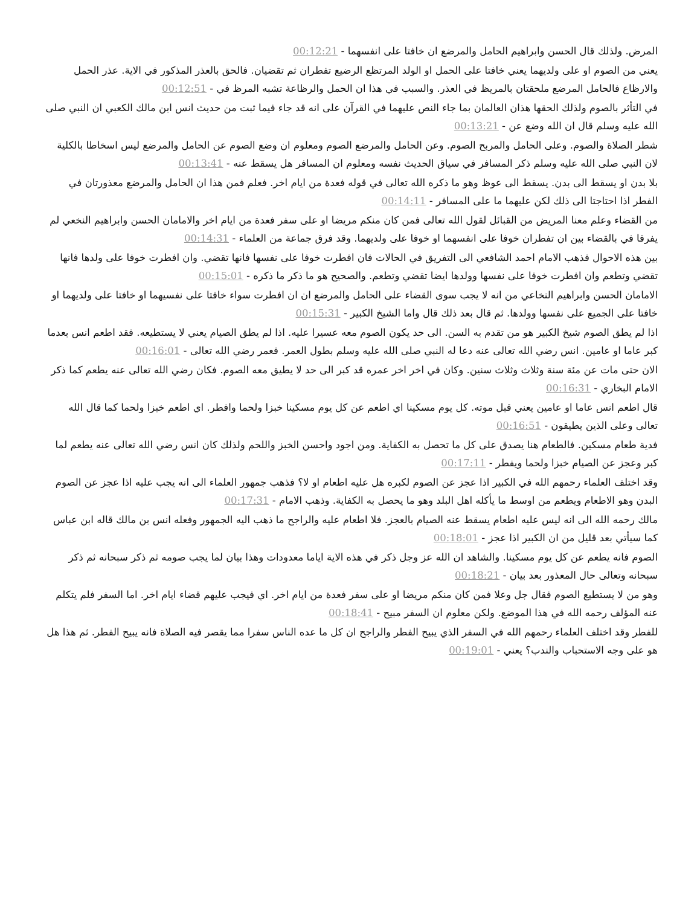المرض. ولذلك قال الحسن وابراهيم الحامل والمرضع ان خافتا على انفسهما - 00:12:21
يعني من الصوم او على ولديهما يعني خافتا على الحمل او الولد المرتظع الرضيع تفطران ثم تقضيان. فالحق بالعذر المذكور في الاية. عذر الحمل والارظاع فالحامل المرضع ملحقتان بالمريظ في العذر. والسبب في هذا ان الحمل والرظاعة تشبه المرظ في - 00:12:51
في التأثر بالصوم ولذلك الحقها هذان العالمان بما جاء النص عليهما في القرآن على انه قد جاء فيما ثبت من حديث انس ابن مالك الكعبي ان النبي صلى الله عليه وسلم قال ان الله وضع عن - 00:13:21
شطر الصلاة والصوم. وعلى الحامل والمربح الصوم. وعن الحامل والمرضع الصوم ومعلوم ان وضع الصوم عن الحامل والمرضع ليس اسخاطا بالكلية لان النبي صلى الله عليه وسلم ذكر المسافر في سياق الحديث نفسه ومعلوم ان المسافر هل يسقط عنه - 00:13:41
بلا بدن او يسقط الى بدن. يسقط الى عوظ وهو ما ذكره الله تعالى في قوله فعدة من ايام اخر. فعلم فمن هذا ان الحامل والمرضع معذورتان في الفطر اذا احتاجتا الى ذلك لكن عليهما ما على المسافر - 00:14:11
من القضاء وعلم معنا المريض من القبائل لقول الله تعالى فمن كان منكم مريضا او على سفر فعدة من ايام اخر والامامان الحسن وابراهيم النخعي لم يفرقا في بالقضاء بين ان تفطران خوفا على انفسهما او خوفا على ولديهما. وقد فرق جماعة من العلماء - 00:14:31
بين هذه الاحوال فذهب الامام احمد الشافعي الى التفريق في الحالات فان افطرت خوفا على نفسها فانها تقضي. وان افطرت خوفا على ولدها فانها تقضي وتطعم وان افطرت خوفا على نفسها وولدها ايضا تقضي وتطعم. والصحيح هو ما ذكر ما ذكره - 00:15:01
الامامان الحسن وابراهيم النخاعي من انه لا يجب سوى القضاء على الحامل والمرضع ان ان افطرت سواء خافتا على نفسيهما او خافتا على ولديهما او خافتا على الجميع على نفسها وولدها. ثم قال بعد ذلك قال واما الشيخ الكبير - 00:15:31
اذا لم يطق الصوم شيخ الكبير هو من تقدم به السن. الى حد يكون الصوم معه عسيرا عليه. اذا لم يطق الصيام يعني لا يستطيعه. فقد اطعم انس بعدما كبر عاما او عامين. انس رضي الله تعالى عنه دعا له النبي صلى الله عليه وسلم بطول العمر. فعمر رضي الله تعالى - 00:16:01
الان حتى مات عن مئة سنة وثلاث وثلاث سنين. وكان في اخر اخر عمره قد كبر الى حد لا يطيق معه الصوم. فكان رضي الله تعالى عنه يطعم كما ذكر الامام البخاري - 00:16:31
قال اطعم انس عاما او عامين يعني قبل موته. كل يوم مسكينا اي اطعم عن كل يوم مسكينا خبزا ولحما وافطر. اي اطعم خبزا ولحما كما قال الله تعالى وعلى الذين يطيقون - 00:16:51
فدية طعام مسكين. فالطعام هنا يصدق على كل ما تحصل به الكفاية. ومن اجود واحسن الخبز واللحم ولذلك كان انس رضي الله تعالى عنه يطعم لما كبر وعجز عن الصيام خبزا ولحما ويفطر - 00:17:11
وقد اختلف العلماء رحمهم الله في الكبير اذا عجز عن الصوم لكبره هل عليه اطعام او لا؟ فذهب جمهور العلماء الى انه يجب عليه اذا عجز عن الصوم البدن وهو الاطعام ويطعم من اوسط ما يأكله اهل البلد وهو ما يحصل به الكفاية. وذهب الامام - 00:17:31
مالك رحمه الله الى انه ليس عليه اطعام يسقط عنه الصيام بالعجز. فلا اطعام عليه والراجح ما ذهب اليه الجمهور وفعله انس بن مالك قاله ابن عباس كما سيأتي بعد قليل من ان الكبير اذا عجز - 00:18:01
الصوم فانه يطعم عن كل يوم مسكينا. والشاهد ان الله عز وجل ذكر في هذه الاية اياما معدودات وهذا بيان لما يجب صومه ثم ذكر سبحانه ثم ذكر سبحانه وتعالى حال المعذور بعد بيان - 00:18:21
وهو من لا يستطيع الصوم فقال جل وعلا فمن كان منكم مريضا او على سفر فعدة من ايام اخر. اي فيجب عليهم قضاء ايام اخر. اما السفر فلم يتكلم عنه المؤلف رحمه الله في هذا الموضع. ولكن معلوم ان السفر مبيح - 00:18:41
للفطر وقد اختلف العلماء رحمهم الله في السفر الذي يبيح الفطر والراجح ان كل ما عده الناس سفرا مما يقصر فيه الصلاة فانه يبيح الفطر. ثم هذا هل هو على وجه الاستحباب والندب؟ يعني - 00:19:01